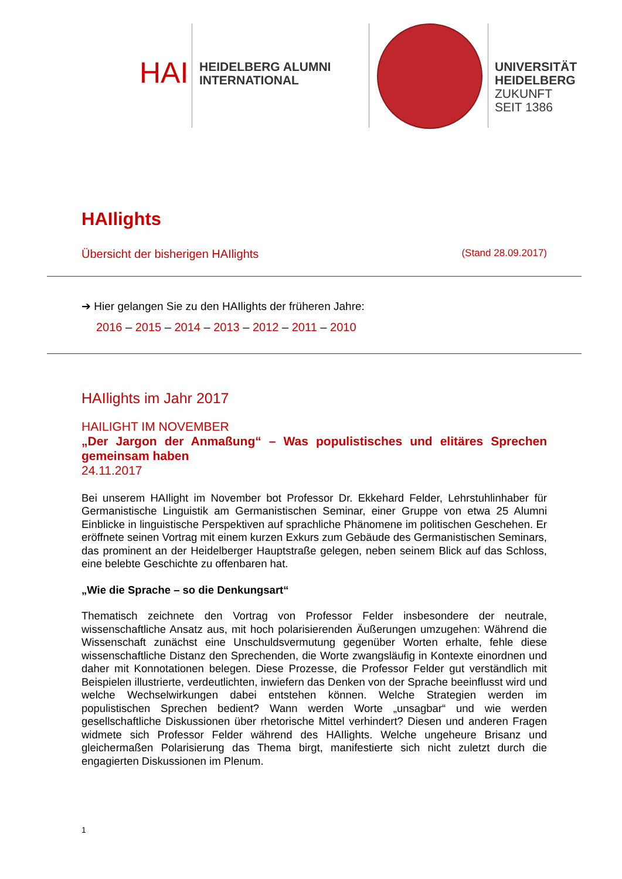HAI
HEIDELBERG ALUMNI
INTERNATIONAL
UNIVERSITÄT
HEIDELBERG
ZUKUNFT
SEIT 1386
HAIlights
Übersicht der bisherigen HAIlights (Stand 28.09.2017)
➔ Hier gelangen Sie zu den HAIlights der früheren Jahre:
2016 – 2015 – 2014 – 2013 – 2012 – 2011 – 2010
HAIlights im Jahr 2017
HAILIGHT IM NOVEMBER
„Der Jargon der Anmaßung“ – Was populistisches und elitäres Sprechen gemeinsam haben
24.11.2017
Bei unserem HAIlight im November bot Professor Dr. Ekkehard Felder, Lehrstuhlinhaber für Germanistische Linguistik am Germanistischen Seminar, einer Gruppe von etwa 25 Alumni Einblicke in linguistische Perspektiven auf sprachliche Phänomene im politischen Geschehen. Er eröffnete seinen Vortrag mit einem kurzen Exkurs zum Gebäude des Germanistischen Seminars, das prominent an der Heidelberger Hauptstraße gelegen, neben seinem Blick auf das Schloss, eine belebte Geschichte zu offenbaren hat.
„Wie die Sprache – so die Denkungsart“
Thematisch zeichnete den Vortrag von Professor Felder insbesondere der neutrale, wissenschaftliche Ansatz aus, mit hoch polarisierenden Äußerungen umzugehen: Während die Wissenschaft zunächst eine Unschuldsvermutung gegenüber Worten erhalte, fehle diese wissenschaftliche Distanz den Sprechenden, die Worte zwangsläufig in Kontexte einordnen und daher mit Konnotationen belegen. Diese Prozesse, die Professor Felder gut verständlich mit Beispielen illustrierte, verdeutlichten, inwiefern das Denken von der Sprache beeinflusst wird und welche Wechselwirkungen dabei entstehen können. Welche Strategien werden im populistischen Sprechen bedient? Wann werden Worte „unsagbar“ und wie werden gesellschaftliche Diskussionen über rhetorische Mittel verhindert? Diesen und anderen Fragen widmete sich Professor Felder während des HAIlights. Welche ungeheure Brisanz und gleichermaßen Polarisierung das Thema birgt, manifestierte sich nicht zuletzt durch die engagierten Diskussionen im Plenum.
1